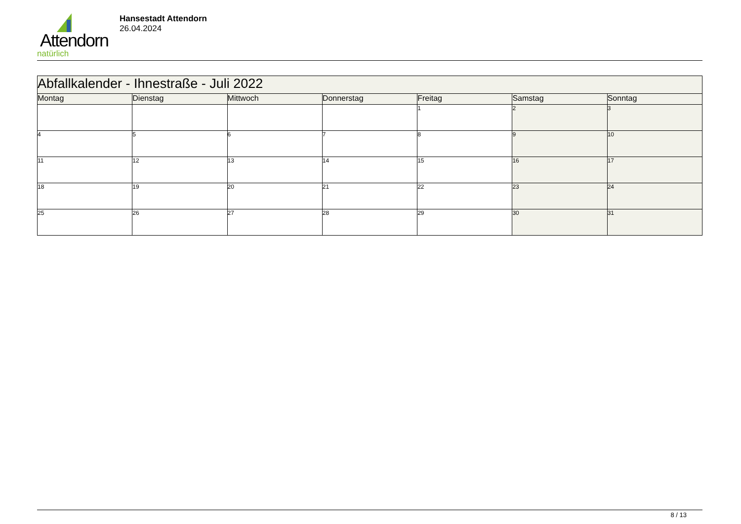Attendorn
natürlich
Hansestadt Attendorn
26.04.2024
| Abfallkalender - Ihnestraße - Juli 2022 | | | | | | |
| Montag | Dienstag | Mittwoch | Donnerstag | Freitag | Samstag | Sonntag |
| | | | | 1 | 2 | 3 |
| 4 | 5 | 6 | 7 | 8 | 9 | 10 |
| 11 | 12 | 13 | 14 | 15 | 16 | 17 |
| 18 | 19 | 20 | 21 | 22 | 23 | 24 |
| 25 | 26 | 27 | 28 | 29 | 30 | 31 |
8 / 13